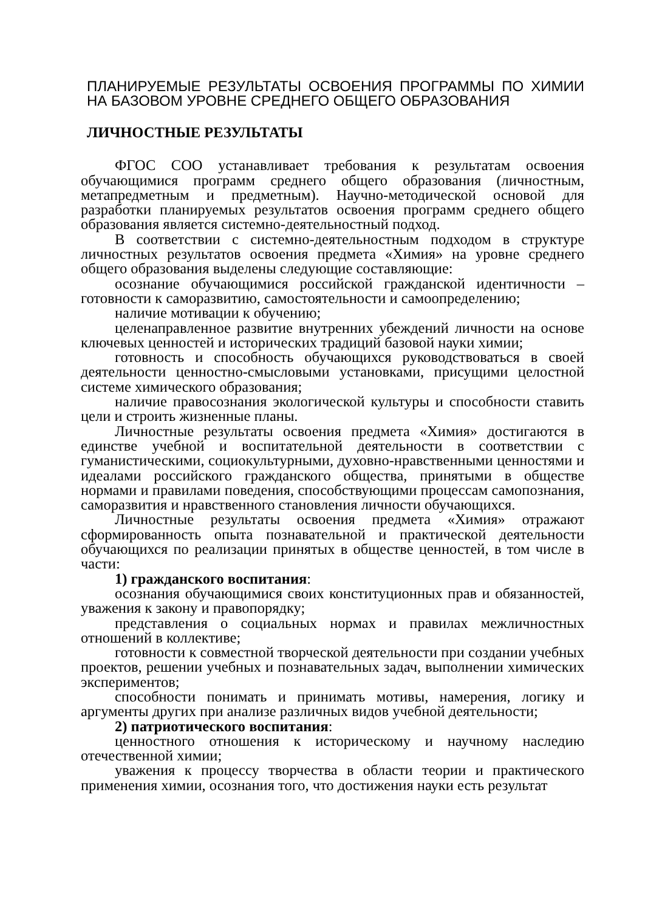ПЛАНИРУЕМЫЕ РЕЗУЛЬТАТЫ ОСВОЕНИЯ ПРОГРАММЫ ПО ХИМИИ НА БАЗОВОМ УРОВНЕ СРЕДНЕГО ОБЩЕГО ОБРАЗОВАНИЯ
ЛИЧНОСТНЫЕ РЕЗУЛЬТАТЫ
ФГОС СОО устанавливает требования к результатам освоения обучающимися программ среднего общего образования (личностным, метапредметным и предметным). Научно-методической основой для разработки планируемых результатов освоения программ среднего общего образования является системно-деятельностный подход.
В соответствии с системно-деятельностным подходом в структуре личностных результатов освоения предмета «Химия» на уровне среднего общего образования выделены следующие составляющие:
осознание обучающимися российской гражданской идентичности – готовности к саморазвитию, самостоятельности и самоопределению;
наличие мотивации к обучению;
целенаправленное развитие внутренних убеждений личности на основе ключевых ценностей и исторических традиций базовой науки химии;
готовность и способность обучающихся руководствоваться в своей деятельности ценностно-смысловыми установками, присущими целостной системе химического образования;
наличие правосознания экологической культуры и способности ставить цели и строить жизненные планы.
Личностные результаты освоения предмета «Химия» достигаются в единстве учебной и воспитательной деятельности в соответствии с гуманистическими, социокультурными, духовно-нравственными ценностями и идеалами российского гражданского общества, принятыми в обществе нормами и правилами поведения, способствующими процессам самопознания, саморазвития и нравственного становления личности обучающихся.
Личностные результаты освоения предмета «Химия» отражают сформированность опыта познавательной и практической деятельности обучающихся по реализации принятых в обществе ценностей, в том числе в части:
1) гражданского воспитания:
осознания обучающимися своих конституционных прав и обязанностей, уважения к закону и правопорядку;
представления о социальных нормах и правилах межличностных отношений в коллективе;
готовности к совместной творческой деятельности при создании учебных проектов, решении учебных и познавательных задач, выполнении химических экспериментов;
способности понимать и принимать мотивы, намерения, логику и аргументы других при анализе различных видов учебной деятельности;
2) патриотического воспитания:
ценностного отношения к историческому и научному наследию отечественной химии;
уважения к процессу творчества в области теории и практического применения химии, осознания того, что достижения науки есть результат